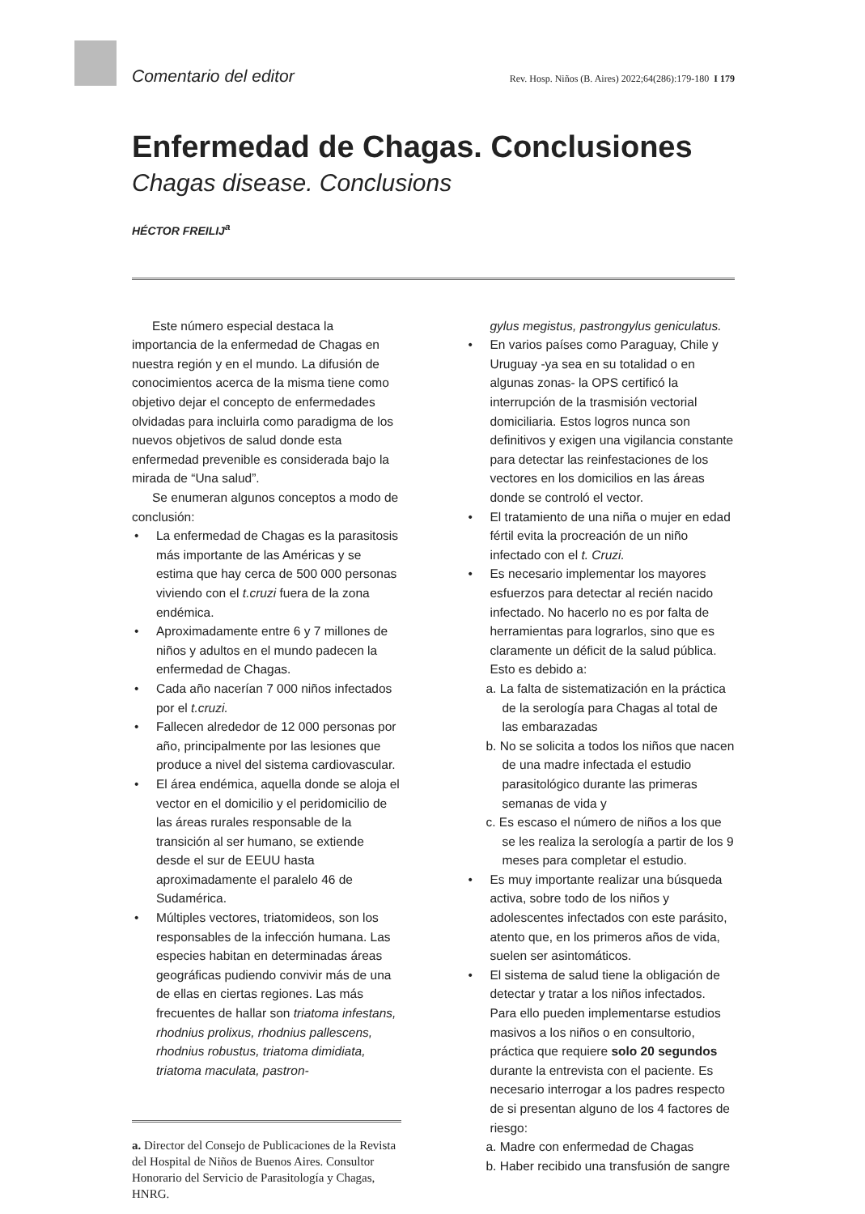Comentario del editor Rev. Hosp. Niños (B. Aires) 2022;64(286):179-180 I 179
Enfermedad de Chagas. Conclusiones
Chagas disease. Conclusions
HÉCTOR FREILIJ<sup>a</sup>
Este número especial destaca la importancia de la enfermedad de Chagas en nuestra región y en el mundo. La difusión de conocimientos acerca de la misma tiene como objetivo dejar el concepto de enfermedades olvidadas para incluirla como paradigma de los nuevos objetivos de salud donde esta enfermedad prevenible es considerada bajo la mirada de “Una salud”.
Se enumeran algunos conceptos a modo de conclusión:
• La enfermedad de Chagas es la parasitosis más importante de las Américas y se estima que hay cerca de 500 000 personas viviendo con el t.cruzi fuera de la zona endémica.
• Aproximadamente entre 6 y 7 millones de niños y adultos en el mundo padecen la enfermedad de Chagas.
• Cada año nacerían 7 000 niños infectados por el t.cruzi.
• Fallecen alrededor de 12 000 personas por año, principalmente por las lesiones que produce a nivel del sistema cardiovascular.
• El área endémica, aquella donde se aloja el vector en el domicilio y el peridomicilio de las áreas rurales responsable de la transición al ser humano, se extiende desde el sur de EEUU hasta aproximadamente el paralelo 46 de Sudamérica.
• Múltiples vectores, triatomideos, son los responsables de la infección humana. Las especies habitan en determinadas áreas geográficas pudiendo convivir más de una de ellas en ciertas regiones. Las más frecuentes de hallar son triatoma infestans, rhodnius prolixus, rhodnius pallescens, rhodnius robustus, triatoma dimidiata, triatoma maculata, pastron-
a. Director del Consejo de Publicaciones de la Revista del Hospital de Niños de Buenos Aires. Consultor Honorario del Servicio de Parasitología y Chagas, HNRG.
gylus megistus, pastrongylus geniculatus.
• En varios países como Paraguay, Chile y Uruguay -ya sea en su totalidad o en algunas zonas- la OPS certificó la interrupción de la trasmisión vectorial domiciliaria. Estos logros nunca son definitivos y exigen una vigilancia constante para detectar las reinfestaciones de los vectores en los domicilios en las áreas donde se controló el vector.
• El tratamiento de una niña o mujer en edad fértil evita la procreación de un niño infectado con el t. Cruzi.
• Es necesario implementar los mayores esfuerzos para detectar al recién nacido infectado. No hacerlo no es por falta de herramientas para lograrlos, sino que es claramente un déficit de la salud pública. Esto es debido a:
a. La falta de sistematización en la práctica de la serología para Chagas al total de las embarazadas
b. No se solicita a todos los niños que nacen de una madre infectada el estudio parasitológico durante las primeras semanas de vida y
c. Es escaso el número de niños a los que se les realiza la serología a partir de los 9 meses para completar el estudio.
• Es muy importante realizar una búsqueda activa, sobre todo de los niños y adolescentes infectados con este parásito, atento que, en los primeros años de vida, suelen ser asintomáticos.
• El sistema de salud tiene la obligación de detectar y tratar a los niños infectados. Para ello pueden implementarse estudios masivos a los niños o en consultorio, práctica que requiere solo 20 segundos durante la entrevista con el paciente. Es necesario interrogar a los padres respecto de si presentan alguno de los 4 factores de riesgo:
a. Madre con enfermedad de Chagas
b. Haber recibido una transfusión de sangre